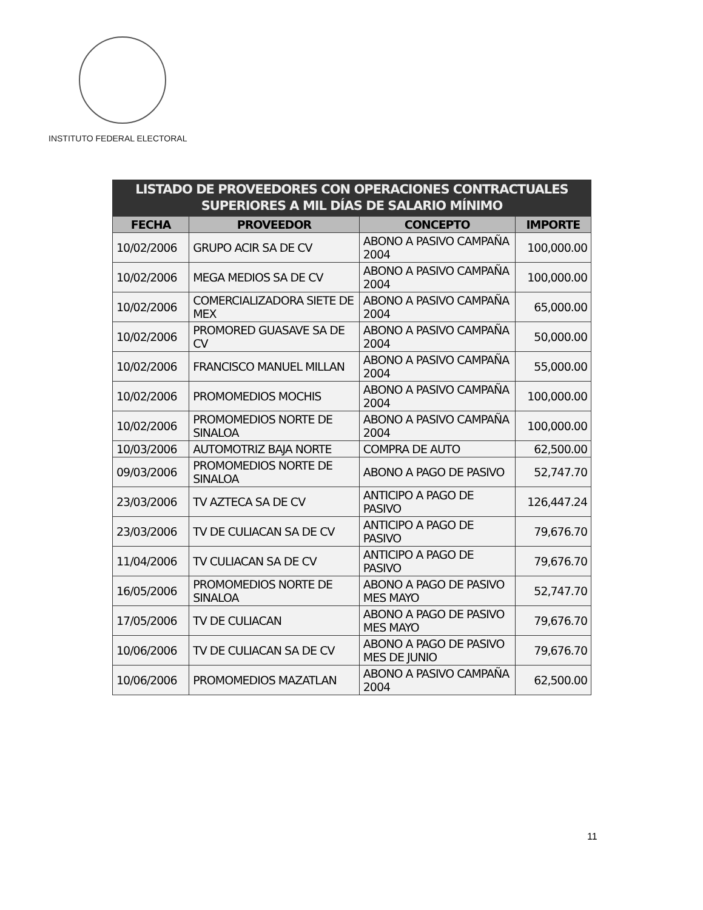INSTITUTO FEDERAL ELECTORAL
| LISTADO DE PROVEEDORES CON OPERACIONES CONTRACTUALES SUPERIORES A MIL DÍAS DE SALARIO MÍNIMO | | | |
| --- | --- | --- | --- |
| FECHA | PROVEEDOR | CONCEPTO | IMPORTE |
| 10/02/2006 | GRUPO ACIR SA DE CV | ABONO A PASIVO CAMPAÑA 2004 | 100,000.00 |
| 10/02/2006 | MEGA MEDIOS SA DE CV | ABONO A PASIVO CAMPAÑA 2004 | 100,000.00 |
| 10/02/2006 | COMERCIALIZADORA SIETE DE MEX | ABONO A PASIVO CAMPAÑA 2004 | 65,000.00 |
| 10/02/2006 | PROMORED GUASAVE SA DE CV | ABONO A PASIVO CAMPAÑA 2004 | 50,000.00 |
| 10/02/2006 | FRANCISCO MANUEL MILLAN | ABONO A PASIVO CAMPAÑA 2004 | 55,000.00 |
| 10/02/2006 | PROMOMEDIOS MOCHIS | ABONO A PASIVO CAMPAÑA 2004 | 100,000.00 |
| 10/02/2006 | PROMOMEDIOS NORTE DE SINALOA | ABONO A PASIVO CAMPAÑA 2004 | 100,000.00 |
| 10/03/2006 | AUTOMOTRIZ BAJA NORTE | COMPRA DE AUTO | 62,500.00 |
| 09/03/2006 | PROMOMEDIOS NORTE DE SINALOA | ABONO A PAGO DE PASIVO | 52,747.70 |
| 23/03/2006 | TV AZTECA SA DE CV | ANTICIPO A PAGO DE PASIVO | 126,447.24 |
| 23/03/2006 | TV DE CULIACAN SA DE CV | ANTICIPO A PAGO DE PASIVO | 79,676.70 |
| 11/04/2006 | TV CULIACAN SA DE CV | ANTICIPO A PAGO DE PASIVO | 79,676.70 |
| 16/05/2006 | PROMOMEDIOS NORTE DE SINALOA | ABONO A PAGO DE PASIVO MES MAYO | 52,747.70 |
| 17/05/2006 | TV DE CULIACAN | ABONO A PAGO DE PASIVO MES MAYO | 79,676.70 |
| 10/06/2006 | TV DE CULIACAN SA DE CV | ABONO A PAGO DE PASIVO MES DE JUNIO | 79,676.70 |
| 10/06/2006 | PROMOMEDIOS MAZATLAN | ABONO A PASIVO CAMPAÑA 2004 | 62,500.00 |
11